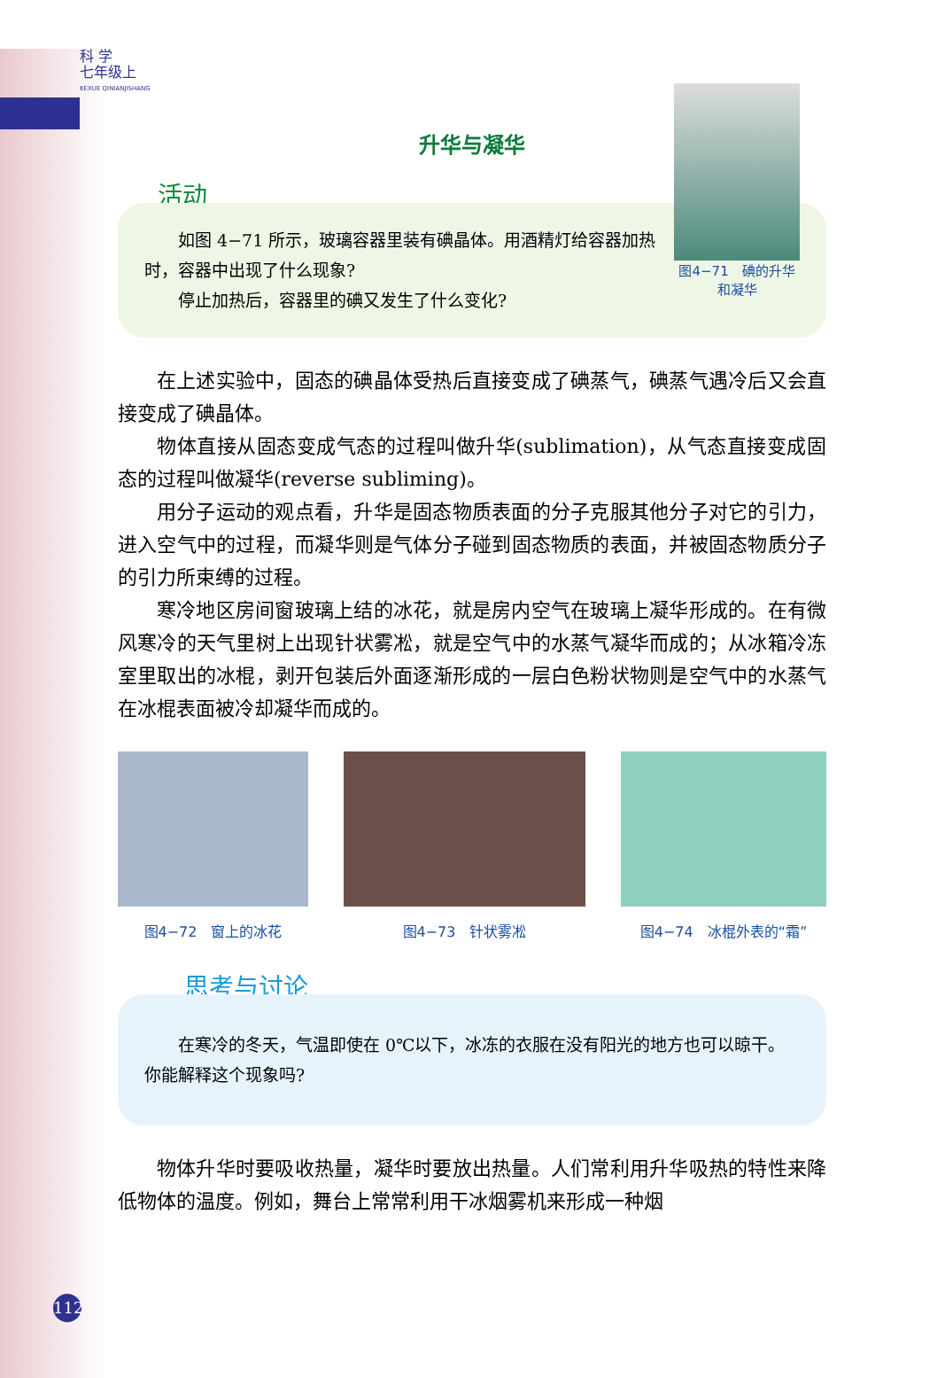科 学
七年级上
KEXUE QINIANJISHANG
升华与凝华
活动
如图 4−71 所示，玻璃容器里装有碘晶体。用酒精灯给容器加热时，容器中出现了什么现象?
停止加热后，容器里的碘又发生了什么变化?
图4−71　碘的升华和凝华
在上述实验中，固态的碘晶体受热后直接变成了碘蒸气，碘蒸气遇冷后又会直接变成了碘晶体。
物体直接从固态变成气态的过程叫做升华(sublimation)，从气态直接变成固态的过程叫做凝华(reverse subliming)。
用分子运动的观点看，升华是固态物质表面的分子克服其他分子对它的引力，进入空气中的过程，而凝华则是气体分子碰到固态物质的表面，并被固态物质分子的引力所束缚的过程。
寒冷地区房间窗玻璃上结的冰花，就是房内空气在玻璃上凝华形成的。在有微风寒冷的天气里树上出现针状雾凇，就是空气中的水蒸气凝华而成的；从冰箱冷冻室里取出的冰棍，剥开包装后外面逐渐形成的一层白色粉状物则是空气中的水蒸气在冰棍表面被冷却凝华而成的。
图4−72　窗上的冰花 图4−73　针状雾凇 图4−74　冰棍外表的“霜”
思考与讨论
在寒冷的冬天，气温即使在 0℃以下，冰冻的衣服在没有阳光的地方也可以晾干。你能解释这个现象吗?
物体升华时要吸收热量，凝华时要放出热量。人们常利用升华吸热的特性来降低物体的温度。例如，舞台上常常利用干冰烟雾机来形成一种烟
112